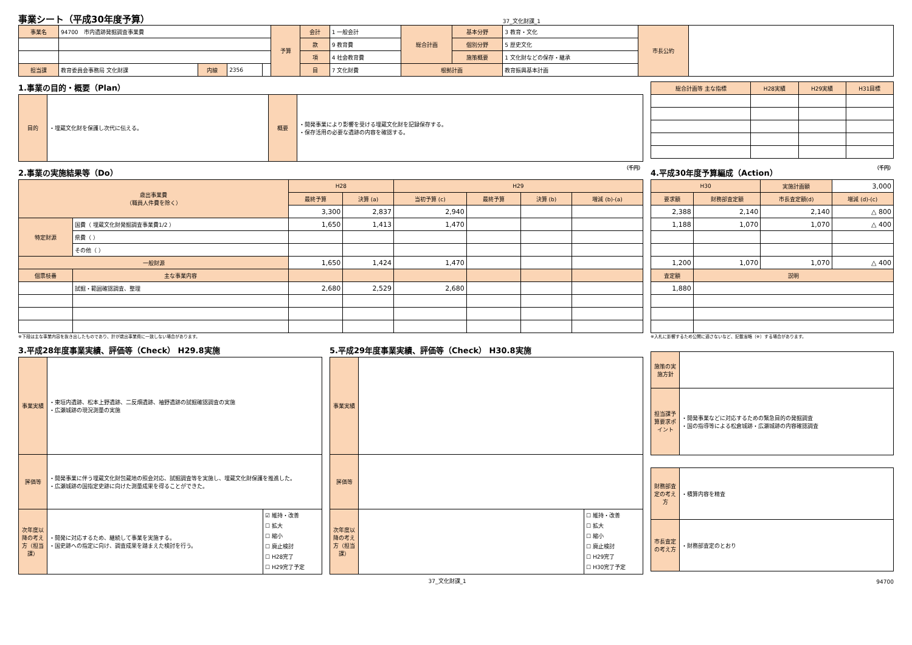事業シート（平成30年度予算）
37_文化財課_1
| 事業名 | 94700 市内遺跡発掘調査事業費 | | | | 予算 | 会計 | 1 一般会計 | 総合計画 | 基本分野 | 3 教育・文化 | 市長公約 | |
| | | | | | | 款 | 9 教育費 | | 個別分野 | 5 歴史文化 | | |
| | | | | | | 項 | 4 社会教育費 | | 施策概要 | 1 文化財などの保存・継承 | | |
| 担当課 | 教育委員会事務局 文化財課 | 内線 | 2356 | | | 目 | 7 文化財費 | 根拠計画 | | 教育振興基本計画 | | |
1.事業の目的・概要（Plan）
| 目的 | ・埋蔵文化財を保護し次代に伝える。 | 概要 | ・開発事業により影響を受ける埋蔵文化財を記録保存する。 ・保存活用の必要な遺跡の内容を確認する。 |
| 総合計画等 主な指標 | H28実績 | H29実績 | H31目標 |
| --- | --- | --- | --- |
2.事業の実施結果等（Do） （千円）
| 歳出事業費 （職員人件費を除く） | | H28 | | H29 | | | |
| --- | --- | --- | --- | --- | --- | --- | --- |
| | | 最終予算 | 決算 (a) | 当初予算 (c) | 最終予算 | 決算 (b) | 増減 (b)-(a) |
| | | 3,300 | 2,837 | 2,940 | | | |
| 特定財源 | 国費（ 埋蔵文化財発掘調査事業費1/2 ） | 1,650 | 1,413 | 1,470 | | | |
| | 県費（ ） | | | | | | |
| | その他（ ） | | | | | | |
| 一般財源 | | 1,650 | 1,424 | 1,470 | | | |
| 個票枝番 | 主な事業内容 | | | | | | |
| | 試掘・範囲確認調査、整理 | 2,680 | 2,529 | 2,680 | | | |
※下段は主な事業内容を抜き出したものであり、計が歳出事業費に一致しない場合があります。
4.平成30年度予算編成（Action） （千円）
| H30 | | 実施計画額 | 3,000 |
| 要求額 | 財務部査定額 | 市長査定額(d) | 増減 (d)-(c) |
| 2,388 | 2,140 | 2,140 | △ 800 |
| 1,188 | 1,070 | 1,070 | △ 400 |
| 1,200 | 1,070 | 1,070 | △ 400 |
| 査定額 | 説明 | | |
| 1,880 | | | |
※入札に影響するため公開に適さないなど、記載省略（※）する場合があります。
3.平成28年度事業実績、評価等（Check） H29.8実施
| 事業実績 | ・東垣内遺跡、松本上野遺跡、二反畑遺跡、袖野遺跡の試掘確認調査の実施 ・広瀬城跡の現況測量の実施 | |
| 評価等 | ・開発事業に伴う埋蔵文化財包蔵地の照会対応、試掘調査等を実施し、埋蔵文化財保護を推進した。 ・広瀬城跡の国指定史跡に向けた測量成果を得ることができた。 | |
| 次年度以降の考え方（担当課） | ・開発に対応するため、継続して事業を実施する。 ・国史跡への指定に向け、調査成果を踏まえた検討を行う。 | ☑ 維持・改善 ☐ 拡大 ☐ 縮小 ☐ 廃止検討 ☐ H28完了 ☐ H29完了予定 |
5.平成29年度事業実績、評価等（Check） H30.8実施
| 事業実績 | | |
| 評価等 | | |
| 次年度以降の考え方（担当課） | | ☐ 維持・改善 ☐ 拡大 ☐ 縮小 ☐ 廃止検討 ☐ H29完了 ☐ H30完了予定 |
| 施策の実施方針 | |
| 担当課予算要求ポイント | ・開発事業などに対応するための緊急目的の発掘調査 ・国の指導等による松倉城跡・広瀬城跡の内容確認調査 |
| 財務部査定の考え方 | ・積算内容を精査 |
| 市長査定の考え方 | ・財務部査定のとおり |
37_文化財課_1 94700